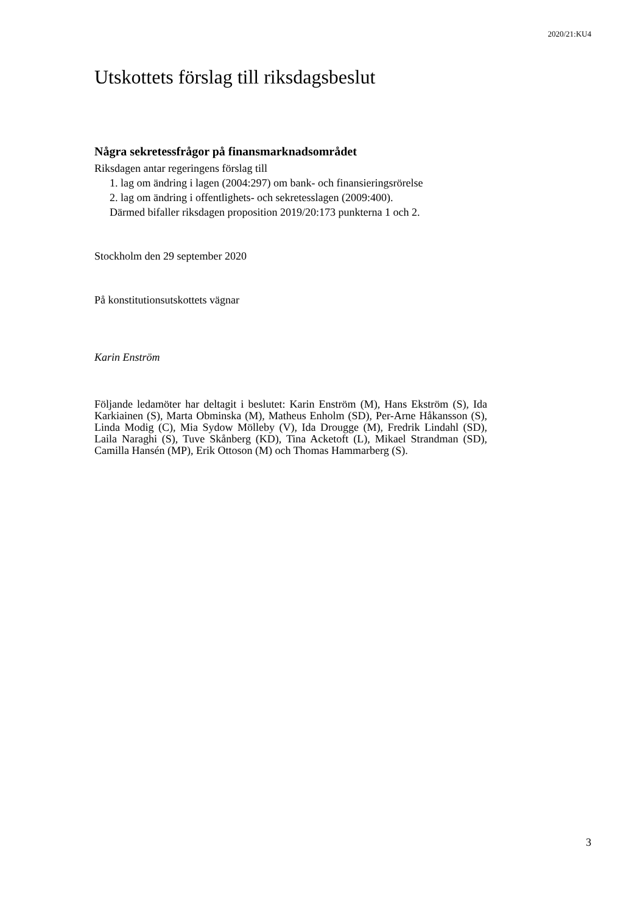2020/21:KU4
Utskottets förslag till riksdagsbeslut
Några sekretessfrågor på finansmarknadsområdet
Riksdagen antar regeringens förslag till
1. lag om ändring i lagen (2004:297) om bank- och finansieringsrörelse
2. lag om ändring i offentlighets- och sekretesslagen (2009:400).
Därmed bifaller riksdagen proposition 2019/20:173 punkterna 1 och 2.
Stockholm den 29 september 2020
På konstitutionsutskottets vägnar
Karin Enström
Följande ledamöter har deltagit i beslutet: Karin Enström (M), Hans Ekström (S), Ida Karkiainen (S), Marta Obminska (M), Matheus Enholm (SD), Per-Arne Håkansson (S), Linda Modig (C), Mia Sydow Mölleby (V), Ida Drougge (M), Fredrik Lindahl (SD), Laila Naraghi (S), Tuve Skånberg (KD), Tina Acketoft (L), Mikael Strandman (SD), Camilla Hansén (MP), Erik Ottoson (M) och Thomas Hammarberg (S).
3